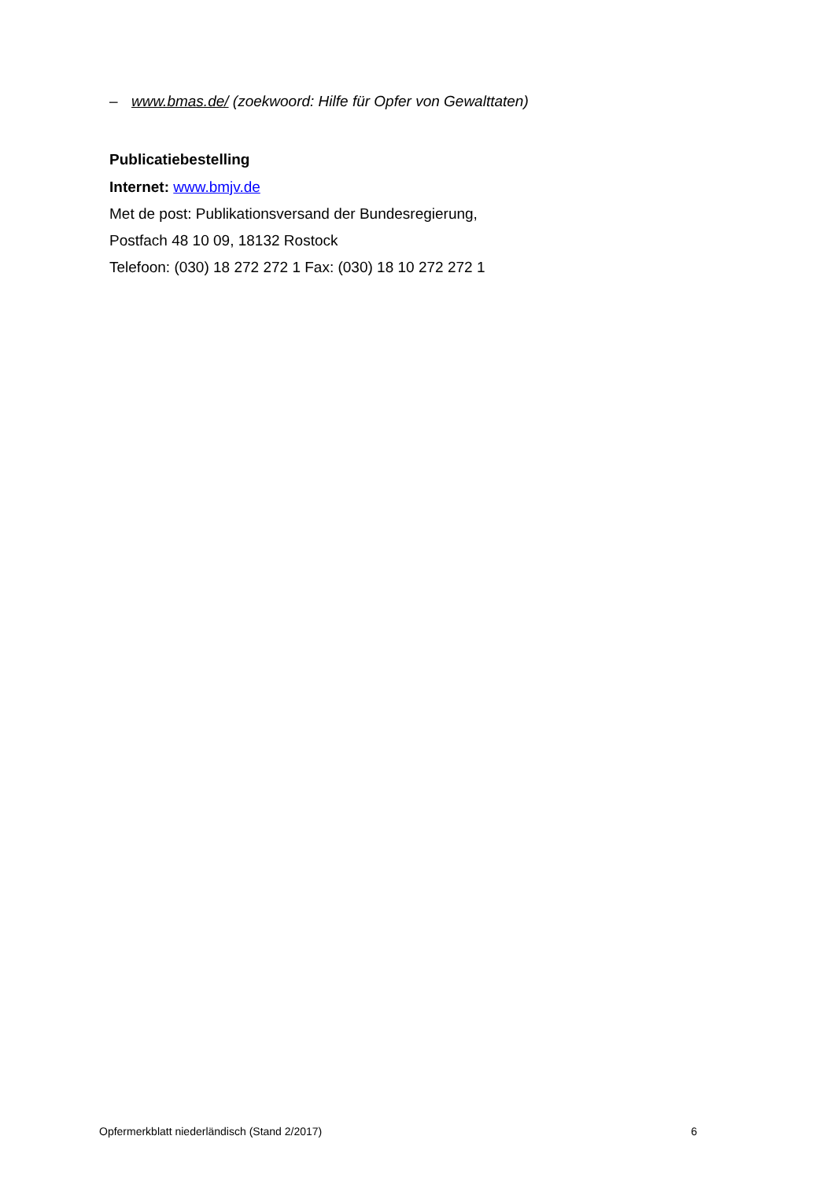– www.bmas.de/ (zoekwoord: Hilfe für Opfer von Gewalttaten)
Publicatiebestelling
Internet: www.bmjv.de
Met de post: Publikationsversand der Bundesregierung,
Postfach 48 10 09, 18132 Rostock
Telefoon: (030) 18 272 272 1 Fax: (030) 18 10 272 272 1
Opfermerkblatt niederländisch (Stand 2/2017) 6